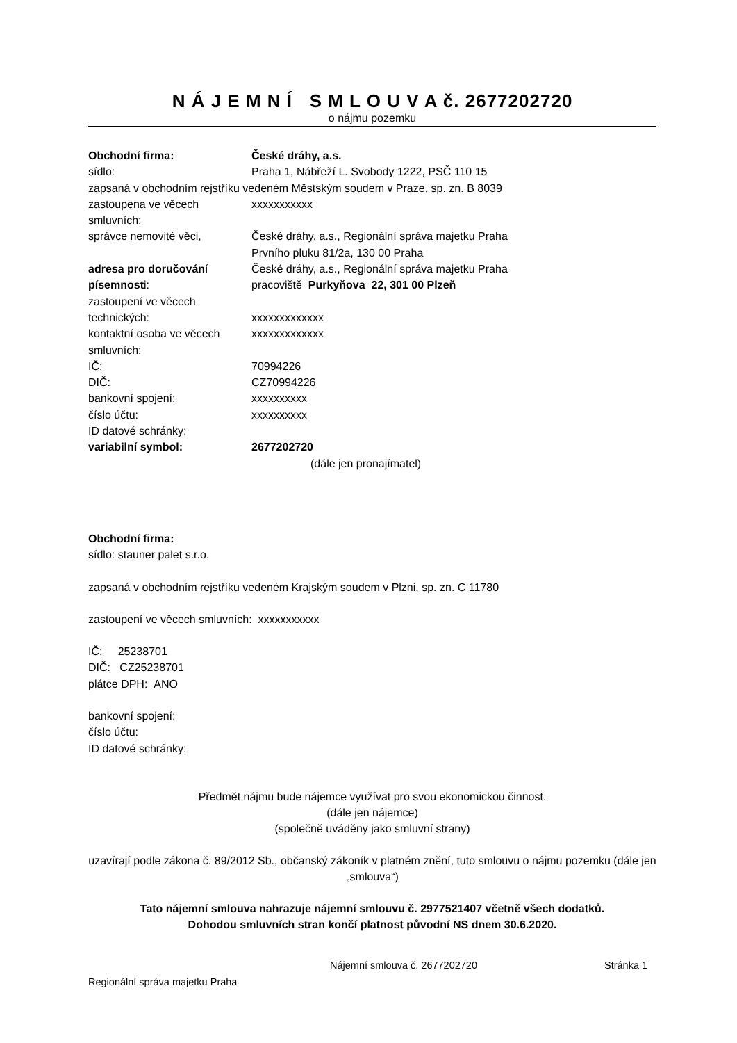N Á J E M N Í S M L O U V A č. 2677202720
o nájmu pozemku
Obchodní firma: České dráhy, a.s.
sídlo: Praha 1, Nábřeží L. Svobody 1222, PSČ 110 15
zapsaná v obchodním rejstříku vedeném Městským soudem v Praze, sp. zn. B 8039
zastoupena ve věcech smluvních: xxxxxxxxxxx
správce nemovité věci, České dráhy, a.s., Regionální správa majetku Praha
Prvního pluku 81/2a, 130 00 Praha
adresa pro doručování písemnosti: České dráhy, a.s., Regionální správa majetku Praha
pracoviště Purkyňova 22, 301 00 Plzeň
zastoupení ve věcech technických:
xxxxxxxxxxxxx
kontaktní osoba ve věcech smluvních: xxxxxxxxxxxxx
IČ: 70994226
DIČ: CZ70994226
bankovní spojení: xxxxxxxxxx
číslo účtu: xxxxxxxxxx
ID datové schránky:
variabilní symbol: 2677202720
(dále jen pronajímatel)
Obchodní firma:
sídlo: stauner palet s.r.o.
zapsaná v obchodním rejstříku vedeném Krajským soudem v Plzni, sp. zn. C 11780
zastoupení ve věcech smluvních: xxxxxxxxxxx
IČ: 25238701
DIČ: CZ25238701
plátce DPH: ANO
bankovní spojení:
číslo účtu:
ID datové schránky:
Předmět nájmu bude nájemce využívat pro svou ekonomickou činnost.
(dále jen nájemce)
(společně uváděny jako smluvní strany)
uzavírají podle zákona č. 89/2012 Sb., občanský zákoník v platném znění, tuto smlouvu o nájmu pozemku (dále jen „smlouva“)
Tato nájemní smlouva nahrazuje nájemní smlouvu č. 2977521407 včetně všech dodatků.
Dohodou smluvních stran končí platnost původní NS dnem 30.6.2020.
Nájemní smlouva č. 2677202720 Stránka 1
Regionální správa majetku Praha